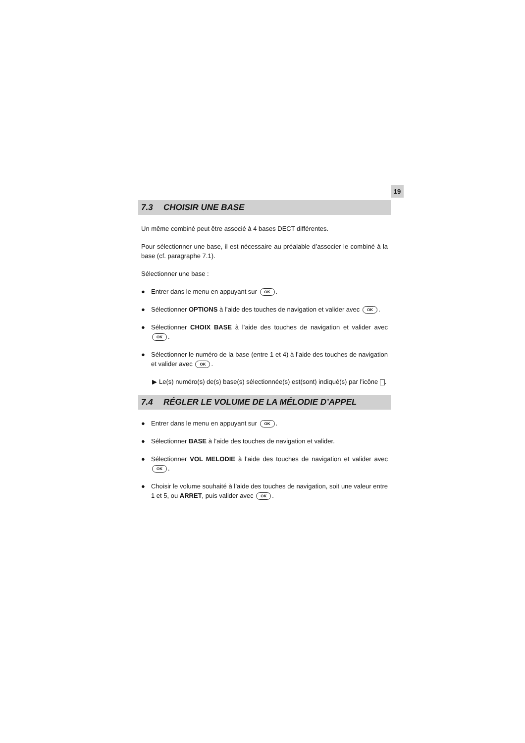19
7.3 CHOISIR UNE BASE
Un même combiné peut être associé à 4 bases DECT différentes.
Pour sélectionner une base, il est nécessaire au préalable d’associer le combiné à la base (cf. paragraphe 7.1).
Sélectionner une base :
● Entrer dans le menu en appuyant sur OK.
● Sélectionner OPTIONS à l’aide des touches de navigation et valider avec OK.
● Sélectionner CHOIX BASE à l’aide des touches de navigation et valider avec OK.
● Sélectionner le numéro de la base (entre 1 et 4) à l’aide des touches de navigation et valider avec OK.
▶ Le(s) numéro(s) de(s) base(s) sélectionnée(s) est(sont) indiqué(s) par l’icône .
7.4 RÉGLER LE VOLUME DE LA MÉLODIE D’APPEL
● Entrer dans le menu en appuyant sur OK.
● Sélectionner BASE à l’aide des touches de navigation et valider.
● Sélectionner VOL MELODIE à l’aide des touches de navigation et valider avec OK.
● Choisir le volume souhaité à l’aide des touches de navigation, soit une valeur entre 1 et 5, ou ARRET, puis valider avec OK.